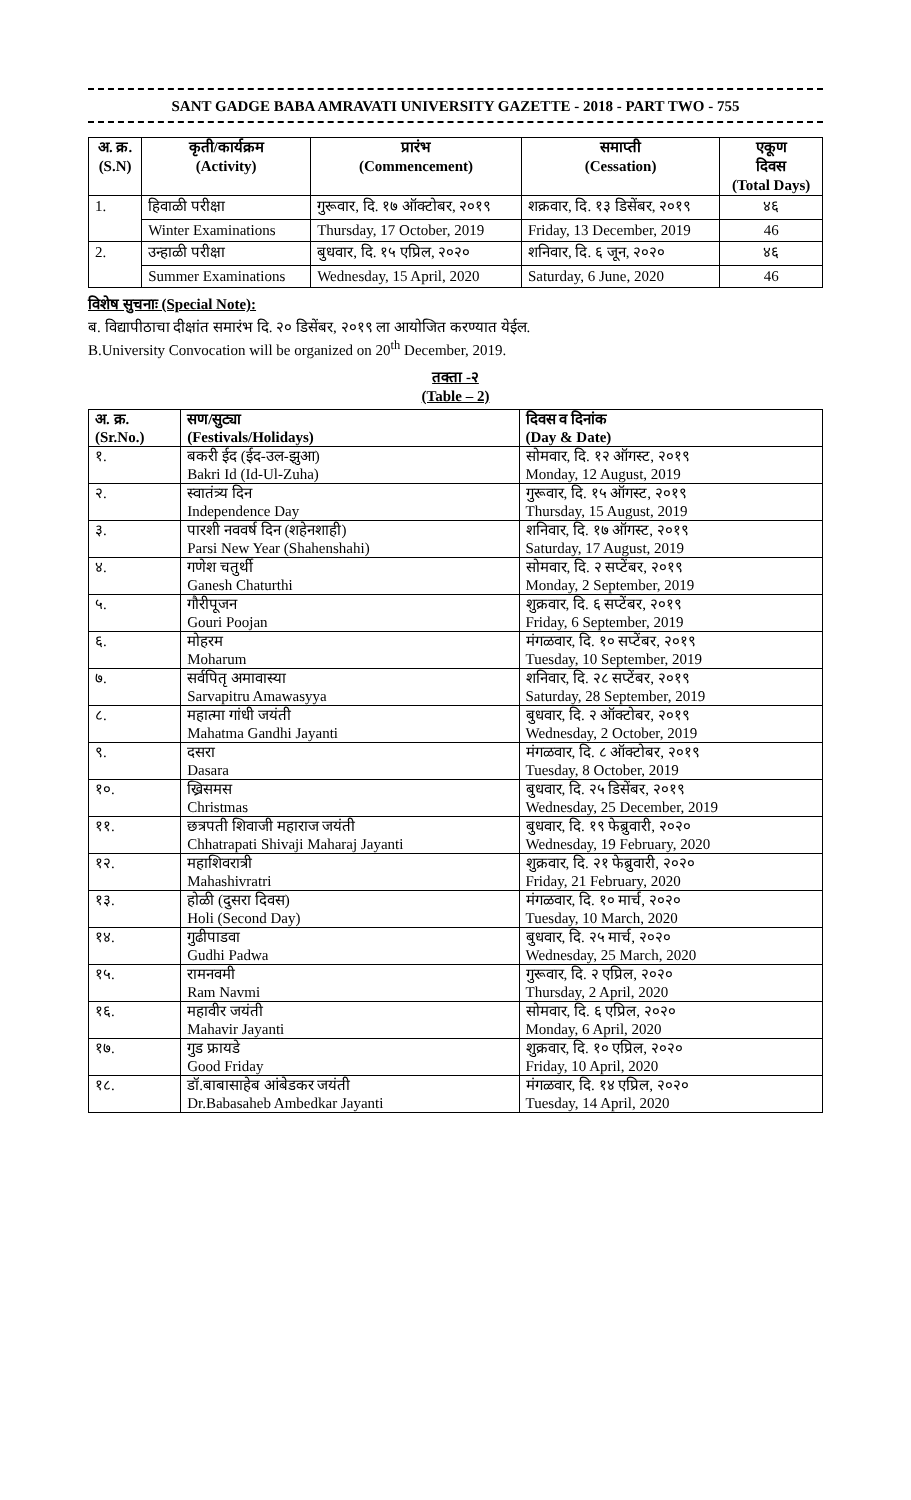SANT GADGE BABA AMRAVATI UNIVERSITY GAZETTE - 2018 - PART TWO - 755
| अ. क्र. (S.N) | कृती/कार्यक्रम (Activity) | प्रारंभ (Commencement) | समाप्ती (Cessation) | एकूण दिवस (Total Days) |
| --- | --- | --- | --- | --- |
| 1. | हिवाळी परीक्षा | गुरूवार, दि. १७ ऑक्टोबर, २०१९ | शक्रवार, दि. १३ डिसेंबर, २०१९ | ४६ |
| | Winter Examinations | Thursday, 17 October, 2019 | Friday, 13 December, 2019 | 46 |
| 2. | उन्हाळी परीक्षा | बुधवार, दि. १५ एप्रिल, २०२० | शनिवार, दि. ६ जून, २०२० | ४६ |
| | Summer Examinations | Wednesday, 15 April, 2020 | Saturday, 6 June, 2020 | 46 |
विशेष सुचनाः (Special Note):
ब. विद्यापीठाचा दीक्षांत समारंभ दि. २० डिसेंबर, २०१९ ला आयोजित करण्यात येईल.
B.University Convocation will be organized on 20<sup>th</sup> December, 2019.
तक्ता -२
(Table – 2)
| अ. क्र. (Sr.No.) | सण/सुट्या (Festivals/Holidays) | दिवस व दिनांक (Day & Date) |
| १. | बकरी ईद (ईद-उल-झुआ) Bakri Id (Id-Ul-Zuha) | सोमवार, दि. १२ ऑगस्ट, २०१९ Monday, 12 August, 2019 |
| २. | स्वातंत्र्य दिन Independence Day | गुरूवार, दि. १५ ऑगस्ट, २०१९ Thursday, 15 August, 2019 |
| ३. | पारशी नववर्ष दिन (शहेनशाही) Parsi New Year (Shahenshahi) | शनिवार, दि. १७ ऑगस्ट, २०१९ Saturday, 17 August, 2019 |
| ४. | गणेश चतुर्थी Ganesh Chaturthi | सोमवार, दि. २ सप्टेंबर, २०१९ Monday, 2 September, 2019 |
| ५. | गौरीपूजन Gouri Poojan | शुक्रवार, दि. ६ सप्टेंबर, २०१९ Friday, 6 September, 2019 |
| ६. | मोहरम Moharum | मंगळवार, दि. १० सप्टेंबर, २०१९ Tuesday, 10 September, 2019 |
| ७. | सर्वपितृ अमावास्या Sarvapitru Amawasyya | शनिवार, दि. २८ सप्टेंबर, २०१९ Saturday, 28 September, 2019 |
| ८. | महात्मा गांधी जयंती Mahatma Gandhi Jayanti | बुधवार, दि. २ ऑक्टोबर, २०१९ Wednesday, 2 October, 2019 |
| ९. | दसरा Dasara | मंगळवार, दि. ८ ऑक्टोबर, २०१९ Tuesday, 8 October, 2019 |
| १०. | ख्रिसमस Christmas | बुधवार, दि. २५ डिसेंबर, २०१९ Wednesday, 25 December, 2019 |
| ११. | छत्रपती शिवाजी महाराज जयंती Chhatrapati Shivaji Maharaj Jayanti | बुधवार, दि. १९ फेब्रुवारी, २०२० Wednesday, 19 February, 2020 |
| १२. | महाशिवरात्री Mahashivratri | शुक्रवार, दि. २१ फेब्रुवारी, २०२० Friday, 21 February, 2020 |
| १३. | होळी (दुसरा दिवस) Holi (Second Day) | मंगळवार, दि. १० मार्च, २०२० Tuesday, 10 March, 2020 |
| १४. | गुढीपाडवा Gudhi Padwa | बुधवार, दि. २५ मार्च, २०२० Wednesday, 25 March, 2020 |
| १५. | रामनवमी Ram Navmi | गुरूवार, दि. २ एप्रिल, २०२० Thursday, 2 April, 2020 |
| १६. | महावीर जयंती Mahavir Jayanti | सोमवार, दि. ६ एप्रिल, २०२० Monday, 6 April, 2020 |
| १७. | गुड फ्रायडे Good Friday | शुक्रवार, दि. १० एप्रिल, २०२० Friday, 10 April, 2020 |
| १८. | डॉ.बाबासाहेब आंबेडकर जयंती Dr.Babasaheb Ambedkar Jayanti | मंगळवार, दि. १४ एप्रिल, २०२० Tuesday, 14 April, 2020 |